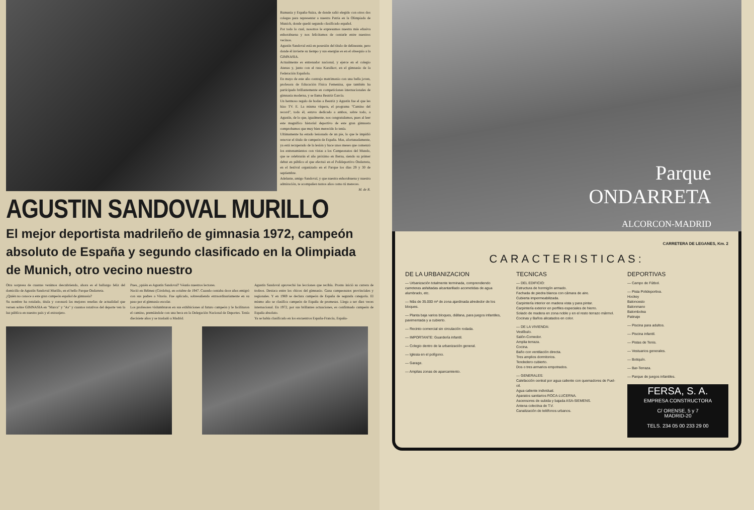Rumania y España-Suiza, de donde salió elegido con otros dos colegas para representar a nuestra Patria en la Olimpiada de Munich, donde quedó segundo clasificado español.
Por todo lo cual, nosotros le expresamos nuestra más efusiva enhorabuena y nos felicitamos de contarle entre nuestros vecinos.
Agustín Sandoval está en posesión del título de delineante, pero donde él invierte su tiempo y sus energías es en el obsequio a la GIMNASIA.
Actualmente es entrenador nacional, y ejerce en el colegio Atenas y, junto con el ruso Karalkov, en el gimnasio de la Federación Española.
En mayo de este año contrajo matrimonio con una bella joven, profesora de Educación Física Femenina, que también ha participado brillantemente en competiciones internacionales de gimnasia moderna, y se llama Beatriz García.
Un hermoso regalo de bodas a Beatriz y Agustín fue el que les hizo TV. E. La misma víspera, el programa "Camino del record", todo él, estuvo dedicado a ambos, sobre todo, a Agustín, de lo que, igualmente, nos congratulamos, pues al leer este magnífico historial deportivo de este gran gimnasta comprobamos que muy bien merecido lo tenía.
Ultimamente ha estado lesionado de un pie, lo que le impidió renovar el título de campeón de España. Mas, afortunadamente, ya está recuperado de la lesión y hace unos meses que comenzó los entrenamientos con vistas a los Campeonatos del Mundo, que se celebrarán el año próximo en Berna, siendo su primer debut en público el que efectuó en el Polideportivo Ondarreta, en el festival organizado en el Parque los días 29 y 30 de septiembre.
Adelante, amigo Sandoval, y que nuestra enhorabuena y nuestra admiración, te acompañen tantos años como tú mereces.
M. de R.
AGUSTIN SANDOVAL MURILLO
El mejor deportista madrileño de gimnasia 1972, campeón absoluto de España y segundo clasificado en la Olimpiada de Munich, otro vecino nuestro
Otra sorpresa de cuantas venimos descubriendo, ahora es el hallazgo feliz del domicilio de Agustín Sandoval Murillo, en el bello Parque Ondarreta.
¿Quién no conoce a este gran campeón español de gimnasia?
Su nombre ha rotulado, titula y coronará las mejores reseñas de actualidad que versen sobre GIMNASIA en "Marca" y "As" y cuantos rotativos del deporte ven la luz pública en nuestro país y el extranjero.
Pues, ¿quién es Agustín Sandoval? Véanlo nuestros lectores.
Nació en Bélmez (Córdoba), en octubre de 1947. Cuando contaba doce años emigró con sus padres a Vitoria. Fue aplicado, sobresaliendo extraordinariamente en su paso por el gimnasio escolar.
Los profesores vislumbraron en sus exhibiciones al futuro campeón y le facilitaron el camino, premiándole con una beca en la Delegación Nacional de Deportes. Tenía diecisiete años y se trasladó a Madrid.
Agustín Sandoval aprovechó las lecciones que recibía. Pronto inició su carrera de trofeos. Destaca entre los chicos del gimnasio. Gana campeonatos provinciales y regionales. Y en 1969 se declara campeón de España de segunda categoría. El mismo año se clasifica campeón de España de promesas. Llega a ser diez veces internacional. En 1972, por sus brillantes actuaciones, es confirmado campeón de España absoluto.
Ya se había clasificado en los encuentros España-Francia, España-
Parque
ONDARRETA
ALCORCON-MADRID
CARRETERA DE LEGANES, Km. 2
CARACTERISTICAS:
DE LA URBANIZACION
— Urbanización totalmente terminada, comprendiendo carreteras asfaltadas alcantarillado acometidas de agua alumbrado, etc.
— Más de 35.000 m² de zona ajardinada alrededor de los bloques.
— Planta baja varios bloques, diáfana, para juegos infantiles, pavimentada y a cubierto.
— Recinto comercial sin circulación rodada.
— IMPORTANTE: Guardería infantil.
— Colegio dentro de la urbanización general.
— Iglesia en el polígono.
— Garage.
— Amplias zonas de aparcamiento.
TECNICAS
— DEL EDIFICIO:
Estructura de hormigón armado.
Fachada de piedra blanca con cámara de aire.
Cubierta impermeabilizada.
Carpintería interior en madera vista y para pintar.
Carpintería exterior en perfiles especiales de hierro.
Solado de madera en zona noble y en el resto terrazo mármol.
Cocinas y Baños alicatados en color.
— DE LA VIVIENDA:
Vestíbulo.
Salón-Comedor.
Amplia terraza.
Cocina.
Baño con ventilación directa.
Tres amplios dormitorios.
Tendedero cubierto.
Dos o tres armarios empotrados.
— GENERALES:
Calefacción central por agua caliente con quemadores de Fuel-oil.
Agua caliente individual.
Aparatos sanitarios ROCA-LUCERNA.
Ascensores de subida y bajada ASA-SIEMENS.
Antena colectiva de T.V.
Canalización de teléfonos urbanos.
DEPORTIVAS
— Campo de Fútbol.
— Pista Polideportiva.
Hockey
Baloncesto
Balonmano
Balombolea
Patinaje
— Piscina para adultos.
— Piscina infantil.
— Pistas de Tenis.
— Vestuarios generales.
— Botiquín.
— Bar-Terraza.
— Parque de juegos infantiles.
FERSA, S. A.
EMPRESA CONSTRUCTORA
C/ ORENSE, 5 y 7
MADRID-20
TELS. 234 05 00 233 29 00